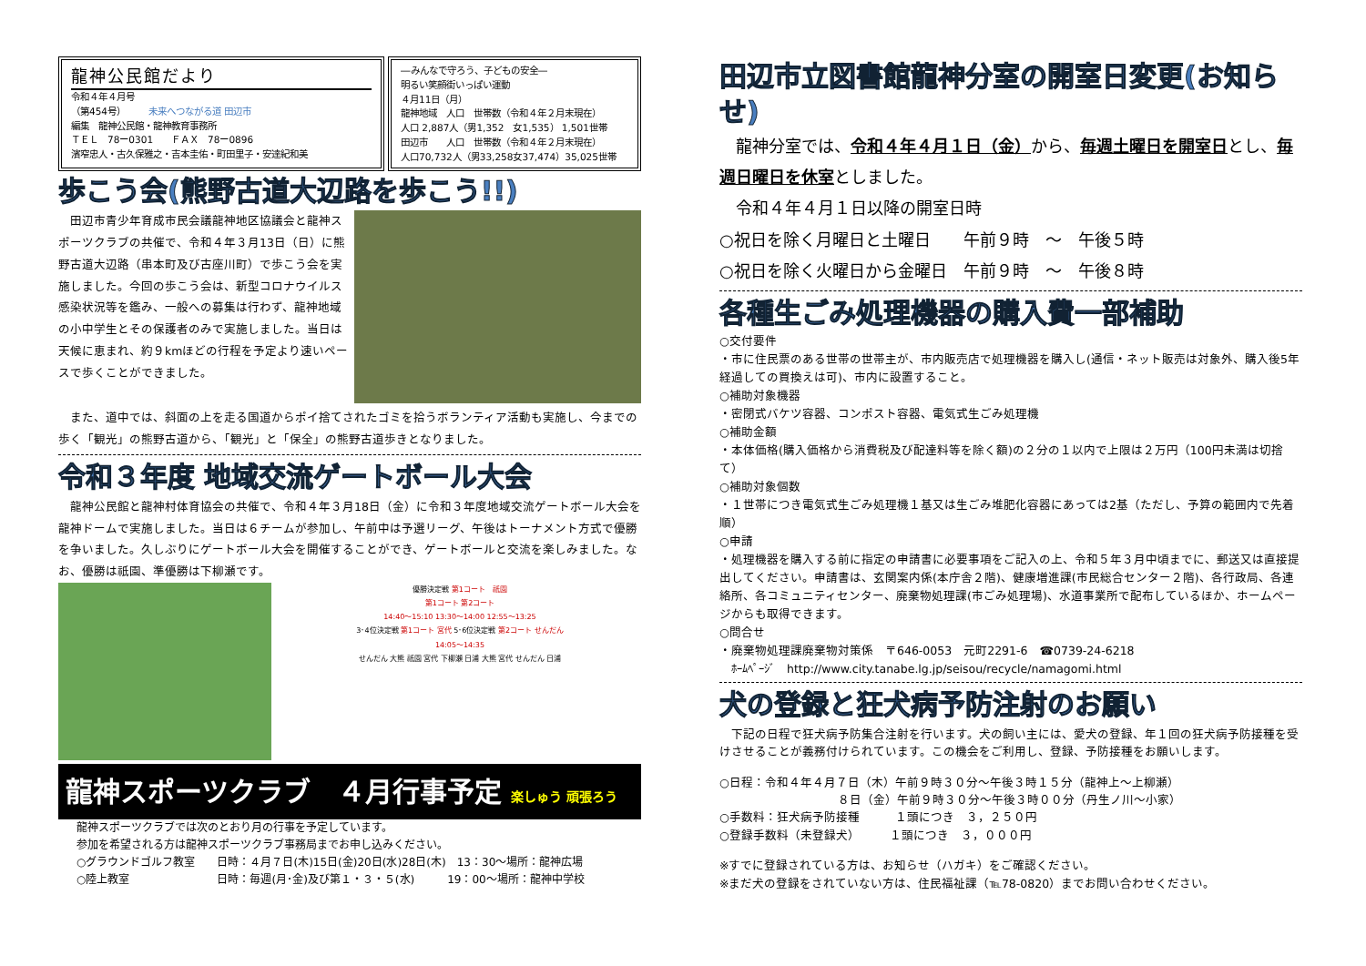龍神公民館だより
令和４年４月号
（第454号）　　　未来へつながる道 田辺市
編集　龍神公民館・龍神教育事務所
ＴＥＬ　78ー0301　　ＦＡＸ　78ー0896
濱窄忠人・古久保雅之・吉本圭佑・町田里子・安達紀和美
―みんなで守ろう、子どもの安全―
明るい笑顔街いっぱい運動
４月11日（月）
龍神地域　人口　世帯数（令和４年２月末現在）
人口 2,887人（男1,352　女1,535） 1,501世帯
田辺市　　人口　世帯数（令和４年２月末現在）
人口70,732人（男33,258女37,474）35,025世帯
歩こう会(熊野古道大辺路を歩こう!!)
　田辺市青少年育成市民会議龍神地区協議会と龍神スポーツクラブの共催で、令和４年３月13日（日）に熊野古道大辺路（串本町及び古座川町）で歩こう会を実施しました。今回の歩こう会は、新型コロナウイルス感染状況等を鑑み、一般への募集は行わず、龍神地域の小中学生とその保護者のみで実施しました。当日は天候に恵まれ、約９kmほどの行程を予定より速いペースで歩くことができました。
　また、道中では、斜面の上を走る国道からポイ捨てされたゴミを拾うボランティア活動も実施し、今までの歩く「観光」の熊野古道から、「観光」と「保全」の熊野古道歩きとなりました。
令和３年度 地域交流ゲートボール大会
　龍神公民館と龍神村体育協会の共催で、令和４年３月18日（金）に令和３年度地域交流ゲートボール大会を龍神ドームで実施しました。当日は６チームが参加し、午前中は予選リーグ、午後はトーナメント方式で優勝を争いました。久しぶりにゲートボール大会を開催することができ、ゲートボールと交流を楽しみました。なお、優勝は祇園、準優勝は下柳瀬です。
優勝決定戦 第1コート　祇園
第1コート 第2コート
14:40～15:10 13:30～14:00 12:55～13:25
3･4位決定戦 第1コート 宮代 5･6位決定戦 第2コート せんだん
14:05～14:35
せんだん 大熊 祇園 宮代 下柳瀬 日浦 大熊 宮代 せんだん 日浦
龍神スポーツクラブ　４月行事予定 楽しゅう 頑張ろう
龍神スポーツクラブでは次のとおり月の行事を予定しています。
参加を希望される方は龍神スポーツクラブ事務局までお申し込みください。
○グラウンドゴルフ教室　　日時：４月７日(木)15日(金)20日(水)28日(木)　13：30～場所：龍神広場
○陸上教室　　　　　　　　日時：毎週(月･金)及び第１・３・５(水)　　　19：00～場所：龍神中学校
田辺市立図書館龍神分室の開室日変更(お知らせ)
　龍神分室では、令和４年４月１日（金）から、毎週土曜日を開室日とし、毎週日曜日を休室としました。
　令和４年４月１日以降の開室日時
○祝日を除く月曜日と土曜日　　午前９時　～　午後５時
○祝日を除く火曜日から金曜日　午前９時　～　午後８時
各種生ごみ処理機器の購入費一部補助
○交付要件
・市に住民票のある世帯の世帯主が、市内販売店で処理機器を購入し(通信・ネット販売は対象外、購入後5年経過しての買換えは可)、市内に設置すること。
○補助対象機器
・密閉式バケツ容器、コンポスト容器、電気式生ごみ処理機
○補助金額
・本体価格(購入価格から消費税及び配達料等を除く額)の２分の１以内で上限は２万円（100円未満は切捨て）
○補助対象個数
・１世帯につき電気式生ごみ処理機１基又は生ごみ堆肥化容器にあっては2基（ただし、予算の範囲内で先着順）
○申請
・処理機器を購入する前に指定の申請書に必要事項をご記入の上、令和５年３月中頃までに、郵送又は直接提出してください。申請書は、玄関案内係(本庁舎２階)、健康増進課(市民総合センター２階)、各行政局、各連絡所、各コミュニティセンター、廃棄物処理課(市ごみ処理場)、水道事業所で配布しているほか、ホームページからも取得できます。
○問合せ
・廃棄物処理課廃棄物対策係　〒646-0053　元町2291-6　☎0739-24-6218
　ﾎｰﾑﾍﾟｰｼﾞ　http://www.city.tanabe.lg.jp/seisou/recycle/namagomi.html
犬の登録と狂犬病予防注射のお願い
　下記の日程で狂犬病予防集合注射を行います。犬の飼い主には、愛犬の登録、年１回の狂犬病予防接種を受けさせることが義務付けられています。この機会をご利用し、登録、予防接種をお願いします。
○日程：令和４年４月７日（木）午前９時３０分～午後３時１５分（龍神上～上柳瀬）
　　　　　　　　　　８日（金）午前９時３０分～午後３時００分（丹生ノ川～小家）
○手数料：狂犬病予防接種　　　１頭につき　３，２５０円
○登録手数料（未登録犬）　　　１頭につき　３，０００円
※すでに登録されている方は、お知らせ（ハガキ）をご確認ください。
※まだ犬の登録をされていない方は、住民福祉課（℡78-0820）までお問い合わせください。